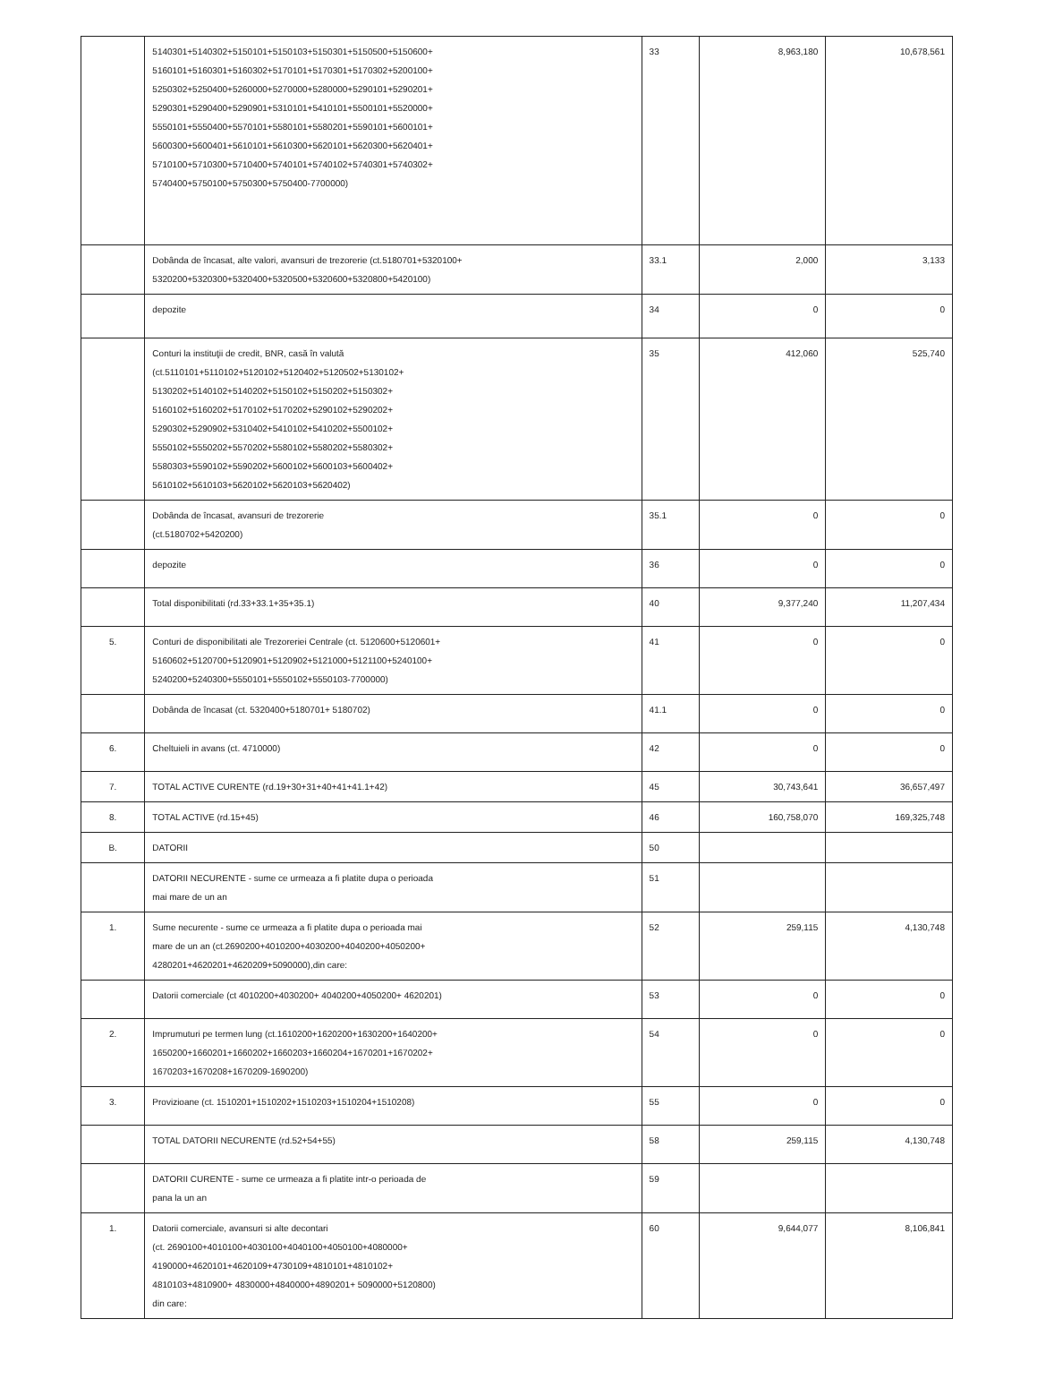| | 5140301+5140302+5150101+5150103+5150301+5150500+5150600+ 5160101+5160301+5160302+5170101+5170301+5170302+5200100+ 5250302+5250400+5260000+5270000+5280000+5290101+5290201+ 5290301+5290400+5290901+5310101+5410101+5500101+5520000+ 5550101+5550400+5570101+5580101+5580201+5590101+5600101+ 5600300+5600401+5610101+5610300+5620101+5620300+5620401+ 5710100+5710300+5710400+5740101+5740102+5740301+5740302+ 5740400+5750100+5750300+5750400-7700000) | 33 | 8,963,180 | 10,678,561 |
| | Dobânda de încasat, alte valori, avansuri de trezorerie (ct.5180701+5320100+ 5320200+5320300+5320400+5320500+5320600+5320800+5420100) | 33.1 | 2,000 | 3,133 |
| | depozite | 34 | 0 | 0 |
| | Conturi la instituţii de credit, BNR, casă în valută (ct.5110101+5110102+5120102+5120402+5120502+5130102+ 5130202+5140102+5140202+5150102+5150202+5150302+ 5160102+5160202+5170102+5170202+5290102+5290202+ 5290302+5290902+5310402+5410102+5410202+5500102+ 5550102+5550202+5570202+5580102+5580202+5580302+ 5580303+5590102+5590202+5600102+5600103+5600402+ 5610102+5610103+5620102+5620103+5620402) | 35 | 412,060 | 525,740 |
| | Dobânda de încasat, avansuri de trezorerie (ct.5180702+5420200) | 35.1 | 0 | 0 |
| | depozite | 36 | 0 | 0 |
| | Total disponibilitati (rd.33+33.1+35+35.1) | 40 | 9,377,240 | 11,207,434 |
| 5. | Conturi de disponibilitati ale Trezoreriei Centrale (ct. 5120600+5120601+ 5160602+5120700+5120901+5120902+5121000+5121100+5240100+ 5240200+5240300+5550101+5550102+5550103-7700000) | 41 | 0 | 0 |
| | Dobânda de încasat (ct. 5320400+5180701+ 5180702) | 41.1 | 0 | 0 |
| 6. | Cheltuieli in avans (ct. 4710000) | 42 | 0 | 0 |
| 7. | TOTAL ACTIVE CURENTE (rd.19+30+31+40+41+41.1+42) | 45 | 30,743,641 | 36,657,497 |
| 8. | TOTAL ACTIVE (rd.15+45) | 46 | 160,758,070 | 169,325,748 |
| B. | DATORII | 50 | | |
| | DATORII NECURENTE - sume ce urmeaza a fi platite dupa o perioada mai mare de un an | 51 | | |
| 1. | Sume necurente - sume ce urmeaza a fi platite dupa o perioada mai mare de un an (ct.2690200+4010200+4030200+4040200+4050200+ 4280201+4620201+4620209+5090000),din care: | 52 | 259,115 | 4,130,748 |
| | Datorii comerciale (ct 4010200+4030200+ 4040200+4050200+ 4620201) | 53 | 0 | 0 |
| 2. | Imprumuturi pe termen lung (ct.1610200+1620200+1630200+1640200+ 1650200+1660201+1660202+1660203+1660204+1670201+1670202+ 1670203+1670208+1670209-1690200) | 54 | 0 | 0 |
| 3. | Provizioane (ct. 1510201+1510202+1510203+1510204+1510208) | 55 | 0 | 0 |
| | TOTAL DATORII NECURENTE (rd.52+54+55) | 58 | 259,115 | 4,130,748 |
| | DATORII CURENTE - sume ce urmeaza a fi platite intr-o perioada de pana la un an | 59 | | |
| 1. | Datorii comerciale, avansuri si alte decontari (ct. 2690100+4010100+4030100+4040100+4050100+4080000+ 4190000+4620101+4620109+4730109+4810101+4810102+ 4810103+4810900+ 4830000+4840000+4890201+ 5090000+5120800) din care: | 60 | 9,644,077 | 8,106,841 |